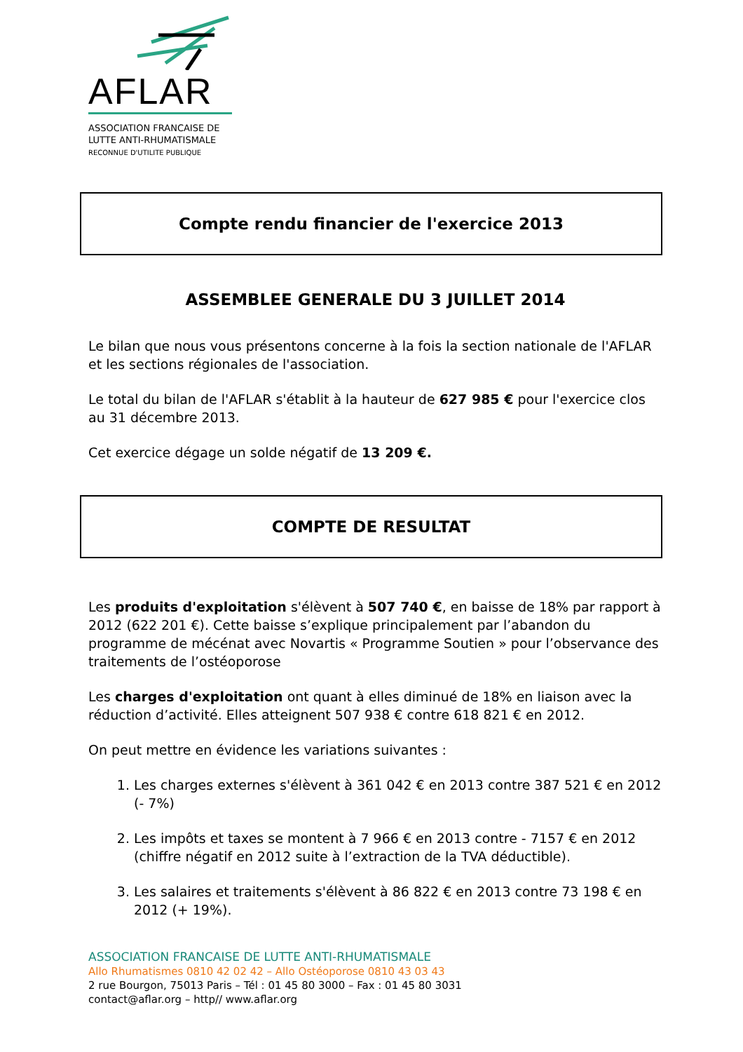AFLAR
ASSOCIATION FRANCAISE DE
LUTTE ANTI-RHUMATISMALE
RECONNUE D'UTILITE PUBLIQUE
Compte rendu financier de l'exercice 2013
ASSEMBLEE GENERALE DU 3 JUILLET 2014
Le bilan que nous vous présentons concerne à la fois la section nationale de l'AFLAR et les sections régionales de l'association.
Le total du bilan de l'AFLAR s'établit à la hauteur de 627 985 € pour l'exercice clos au 31 décembre 2013.
Cet exercice dégage un solde négatif de 13 209 €.
COMPTE DE RESULTAT
Les produits d'exploitation s'élèvent à 507 740 €, en baisse de 18% par rapport à 2012 (622 201 €). Cette baisse s’explique principalement par l’abandon du programme de mécénat avec Novartis « Programme Soutien » pour l’observance des traitements de l’ostéoporose
Les charges d'exploitation ont quant à elles diminué de 18% en liaison avec la réduction d’activité. Elles atteignent 507 938 € contre 618 821 € en 2012.
On peut mettre en évidence les variations suivantes :
1. Les charges externes s'élèvent à 361 042 € en 2013 contre 387 521 € en 2012 (- 7%)
2. Les impôts et taxes se montent à 7 966 € en 2013 contre - 7157 € en 2012 (chiffre négatif en 2012 suite à l’extraction de la TVA déductible).
3. Les salaires et traitements s'élèvent à 86 822 € en 2013 contre 73 198 € en 2012 (+ 19%).
ASSOCIATION FRANCAISE DE LUTTE ANTI-RHUMATISMALE
Allo Rhumatismes 0810 42 02 42 – Allo Ostéoporose 0810 43 03 43
2 rue Bourgon, 75013 Paris – Tél : 01 45 80 3000 – Fax : 01 45 80 3031
contact@aflar.org – http// www.aflar.org